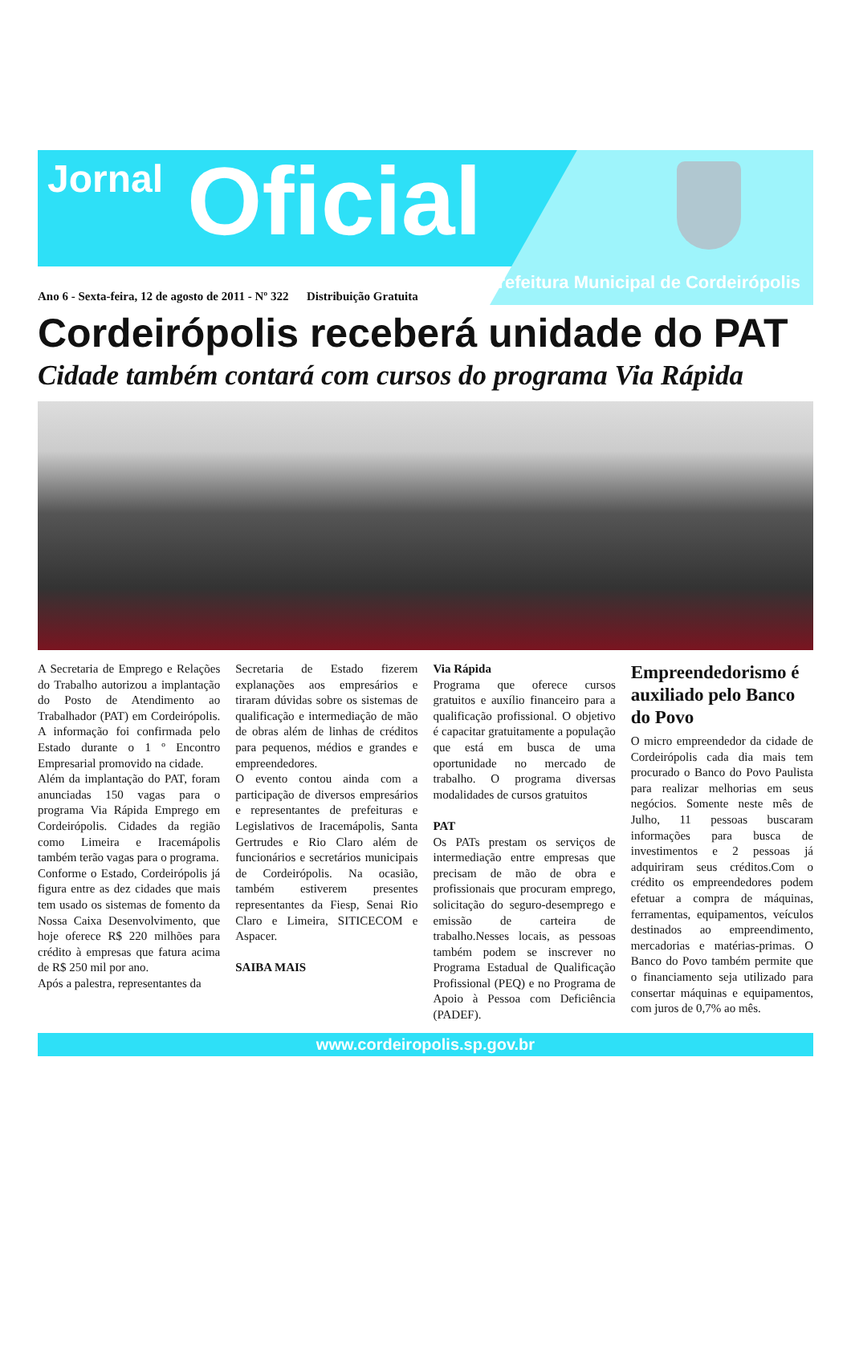Jornal Oficial
Prefeitura Municipal de Cordeirópolis
Ano 6 - Sexta-feira, 12 de agosto de 2011 - Nº 322 Distribuição Gratuita
Cordeirópolis receberá unidade do PAT
Cidade também contará com cursos do programa Via Rápida
A Secretaria de Emprego e Relações do Trabalho autorizou a implantação do Posto de Atendimento ao Trabalhador (PAT) em Cordeirópolis. A informação foi confirmada pelo Estado durante o 1 º Encontro Empresarial promovido na cidade.
Além da implantação do PAT, foram anunciadas 150 vagas para o programa Via Rápida Emprego em Cordeirópolis. Cidades da região como Limeira e Iracemápolis também terão vagas para o programa.
Conforme o Estado, Cordeirópolis já figura entre as dez cidades que mais tem usado os sistemas de fomento da Nossa Caixa Desenvolvimento, que hoje oferece R$ 220 milhões para crédito à empresas que fatura acima de R$ 250 mil por ano.
Após a palestra, representantes da
Secretaria de Estado fizerem explanações aos empresários e tiraram dúvidas sobre os sistemas de qualificação e intermediação de mão de obras além de linhas de créditos para pequenos, médios e grandes e empreendedores.
O evento contou ainda com a participação de diversos empresários e representantes de prefeituras e Legislativos de Iracemápolis, Santa Gertrudes e Rio Claro além de funcionários e secretários municipais de Cordeirópolis. Na ocasião, também estiverem presentes representantes da Fiesp, Senai Rio Claro e Limeira, SITICECOM e Aspacer.
SAIBA MAIS
Via Rápida
Programa que oferece cursos gratuitos e auxílio financeiro para a qualificação profissional. O objetivo é capacitar gratuitamente a população que está em busca de uma oportunidade no mercado de trabalho. O programa diversas modalidades de cursos gratuitos
PAT
Os PATs prestam os serviços de intermediação entre empresas que precisam de mão de obra e profissionais que procuram emprego, solicitação do seguro-desemprego e emissão de carteira de trabalho.Nesses locais, as pessoas também podem se inscrever no Programa Estadual de Qualificação Profissional (PEQ) e no Programa de Apoio à Pessoa com Deficiência (PADEF).
Empreendedorismo é auxiliado pelo Banco do Povo
O micro empreendedor da cidade de Cordeirópolis cada dia mais tem procurado o Banco do Povo Paulista para realizar melhorias em seus negócios. Somente neste mês de Julho, 11 pessoas buscaram informações para busca de investimentos e 2 pessoas já adquiriram seus créditos.Com o crédito os empreendedores podem efetuar a compra de máquinas, ferramentas, equipamentos, veículos destinados ao empreendimento, mercadorias e matérias-primas. O Banco do Povo também permite que o financiamento seja utilizado para consertar máquinas e equipamentos, com juros de 0,7% ao mês.
www.cordeiropolis.sp.gov.br